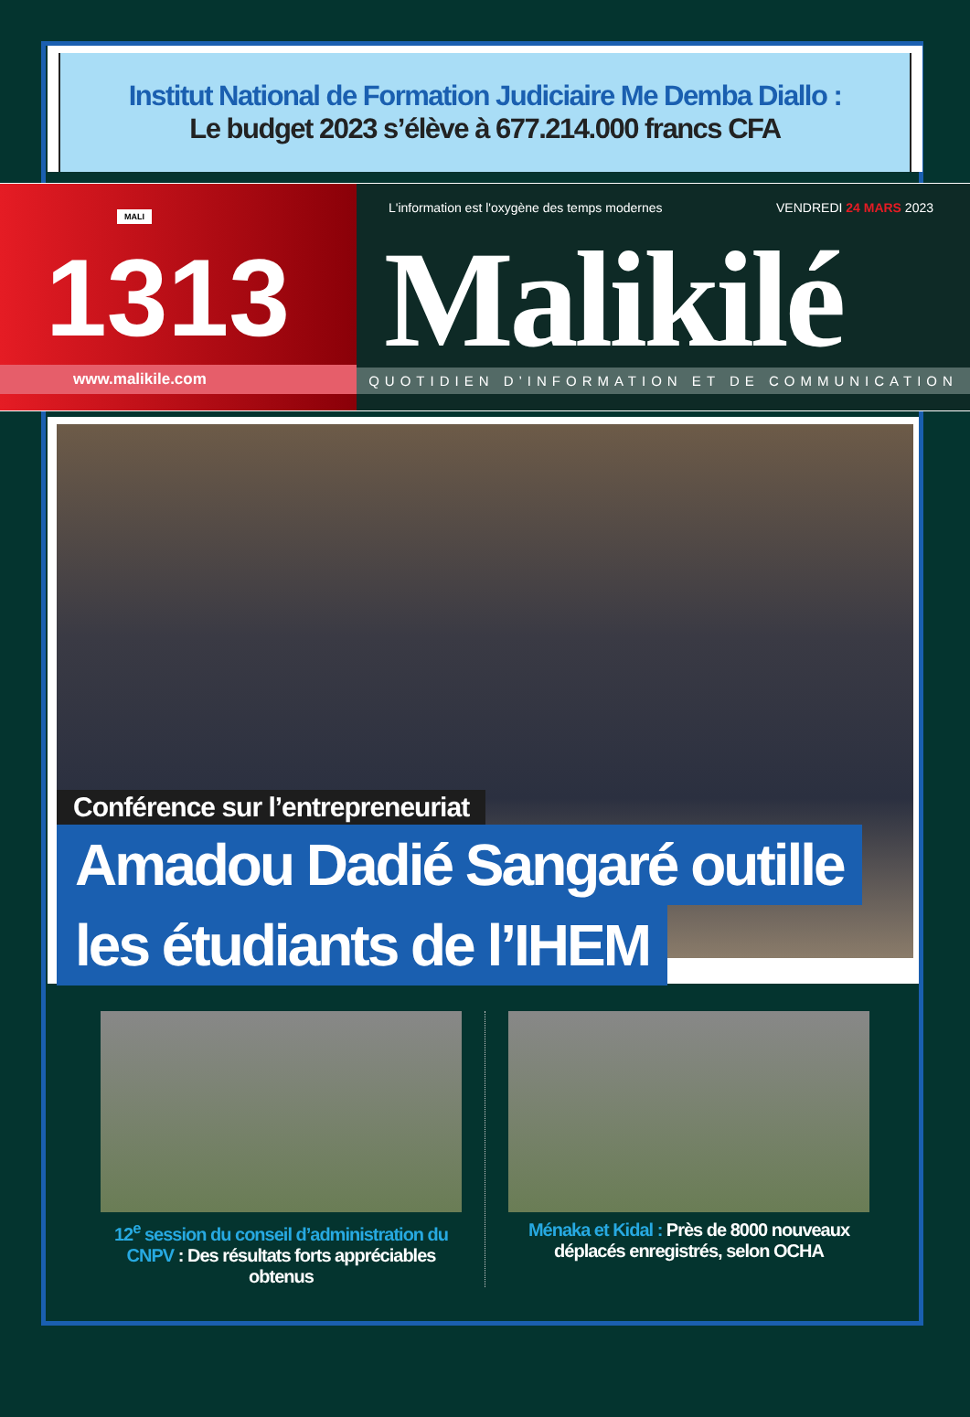Institut National de Formation Judiciaire Me Demba Diallo :
Le budget 2023 s’élève à 677.214.000 francs CFA
MALI
1313
www.malikile.com
L'information est l'oxygène des temps modernes
VENDREDI 24 MARS 2023
Malikilé
QUOTIDIEN D’INFORMATION ET DE COMMUNICATION
Conférence sur l’entrepreneuriat
Amadou Dadié Sangaré outille
les étudiants de l’IHEM
12<sup>e</sup> session du conseil d’administration du CNPV : Des résultats forts appréciables obtenus
Ménaka et Kidal : Près de 8000 nouveaux déplacés enregistrés, selon OCHA